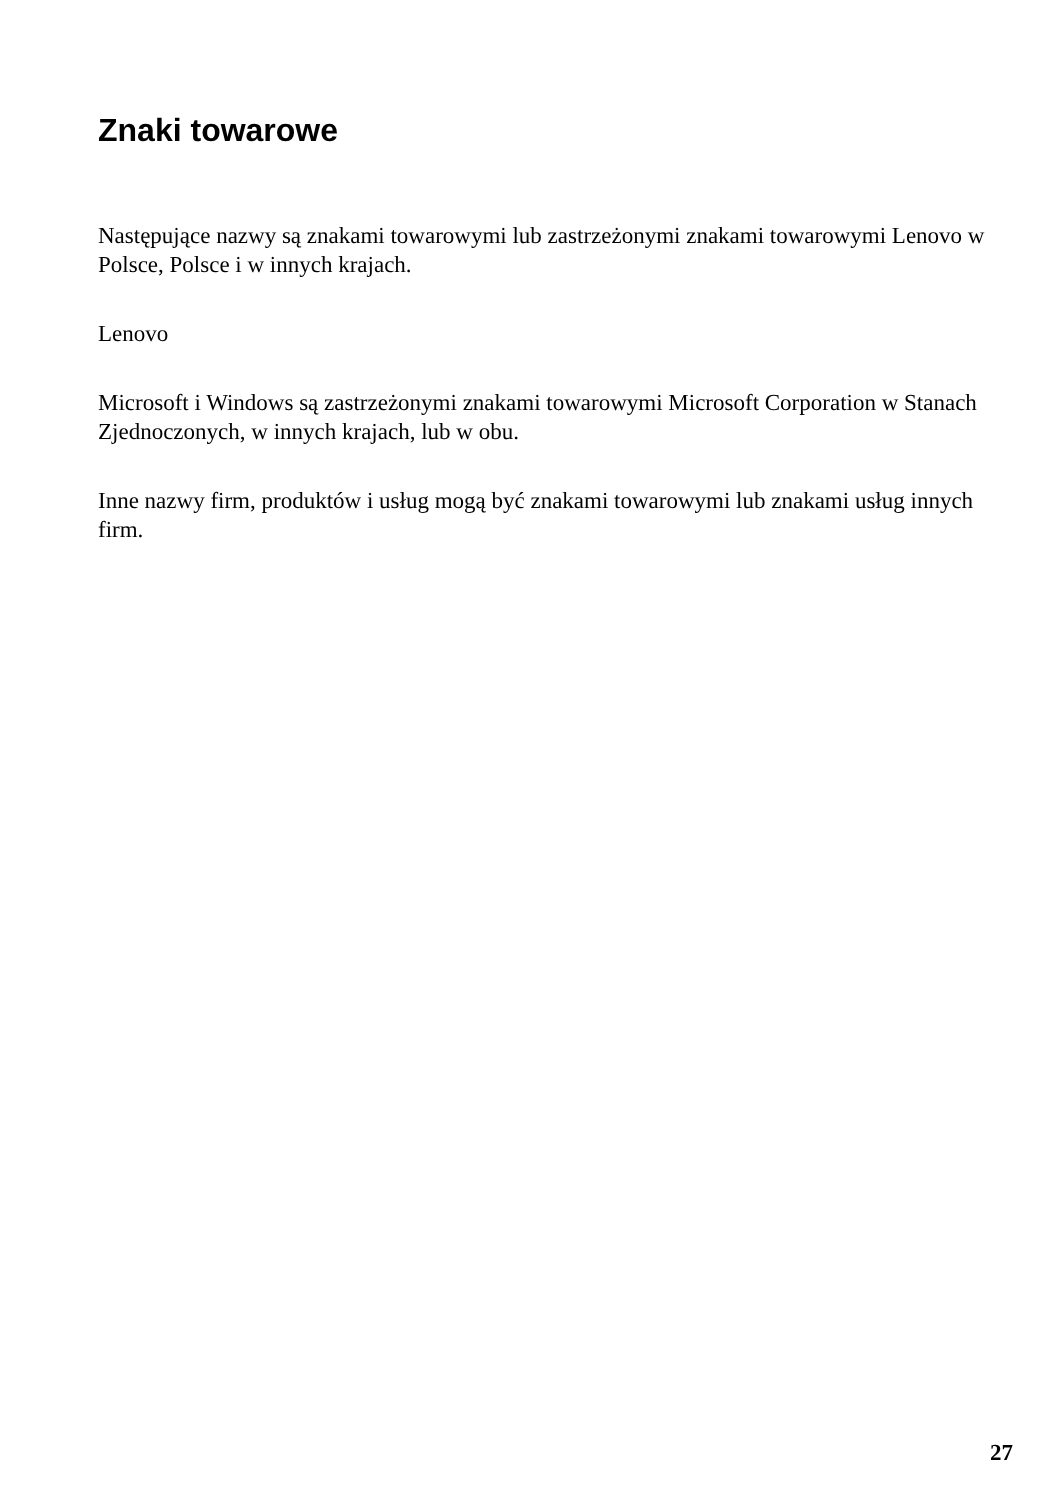Znaki towarowe
Następujące nazwy są znakami towarowymi lub zastrzeżonymi znakami towarowymi Lenovo w Polsce, Polsce i w innych krajach.
Lenovo
Microsoft i Windows są zastrzeżonymi znakami towarowymi Microsoft Corporation w Stanach Zjednoczonych, w innych krajach, lub w obu.
Inne nazwy firm, produktów i usług mogą być znakami towarowymi lub znakami usług innych firm.
27